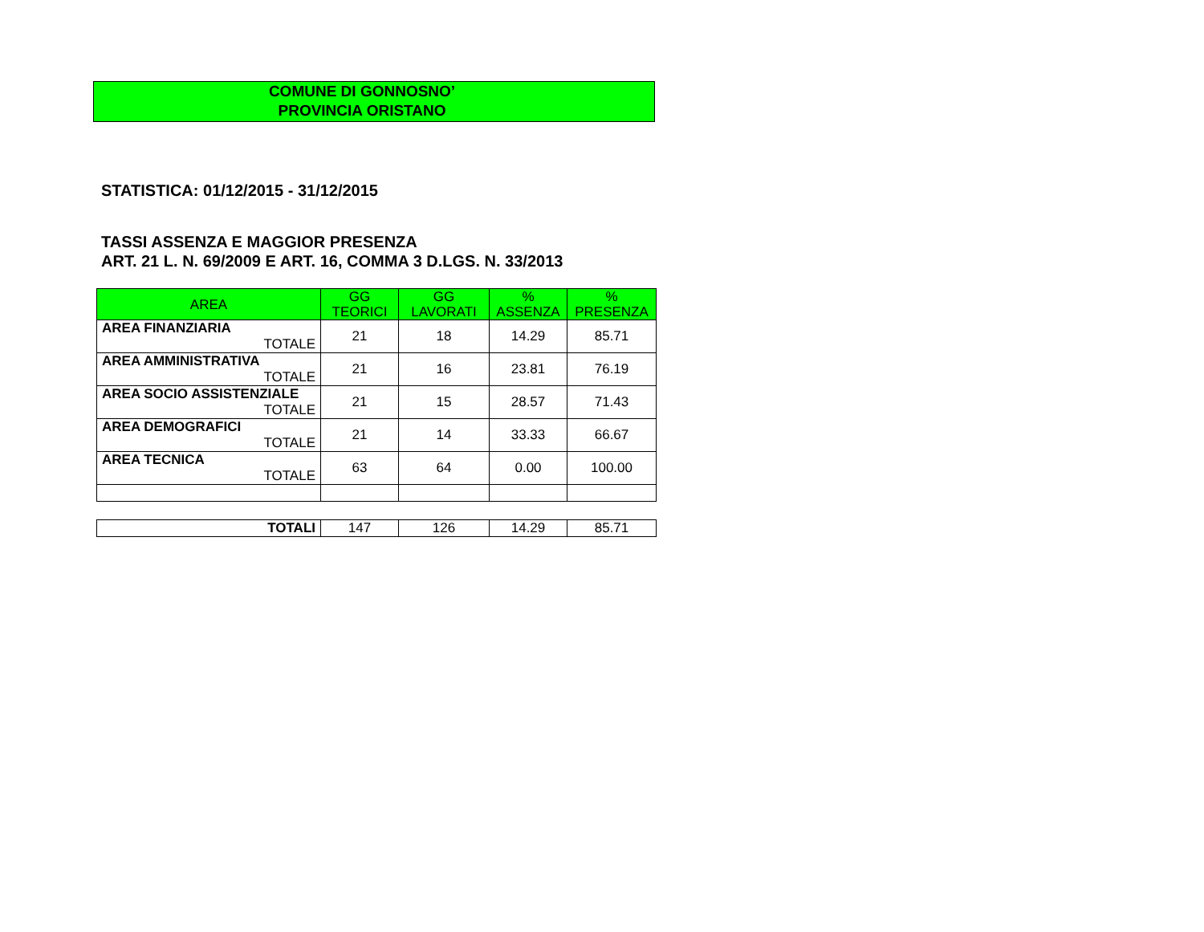COMUNE DI GONNOSNO’
PROVINCIA ORISTANO
STATISTICA: 01/12/2015 - 31/12/2015
TASSI ASSENZA E MAGGIOR PRESENZA
ART. 21 L. N. 69/2009 E ART. 16, COMMA 3 D.LGS. N. 33/2013
| AREA | GG TEORICI | GG LAVORATI | % ASSENZA | % PRESENZA |
| --- | --- | --- | --- | --- |
| AREA FINANZIARIA TOTALE | 21 | 18 | 14.29 | 85.71 |
| AREA AMMINISTRATIVA TOTALE | 21 | 16 | 23.81 | 76.19 |
| AREA SOCIO ASSISTENZIALE TOTALE | 21 | 15 | 28.57 | 71.43 |
| AREA DEMOGRAFICI TOTALE | 21 | 14 | 33.33 | 66.67 |
| AREA TECNICA TOTALE | 63 | 64 | 0.00 | 100.00 |
| TOTALI | 147 | 126 | 14.29 | 85.71 |